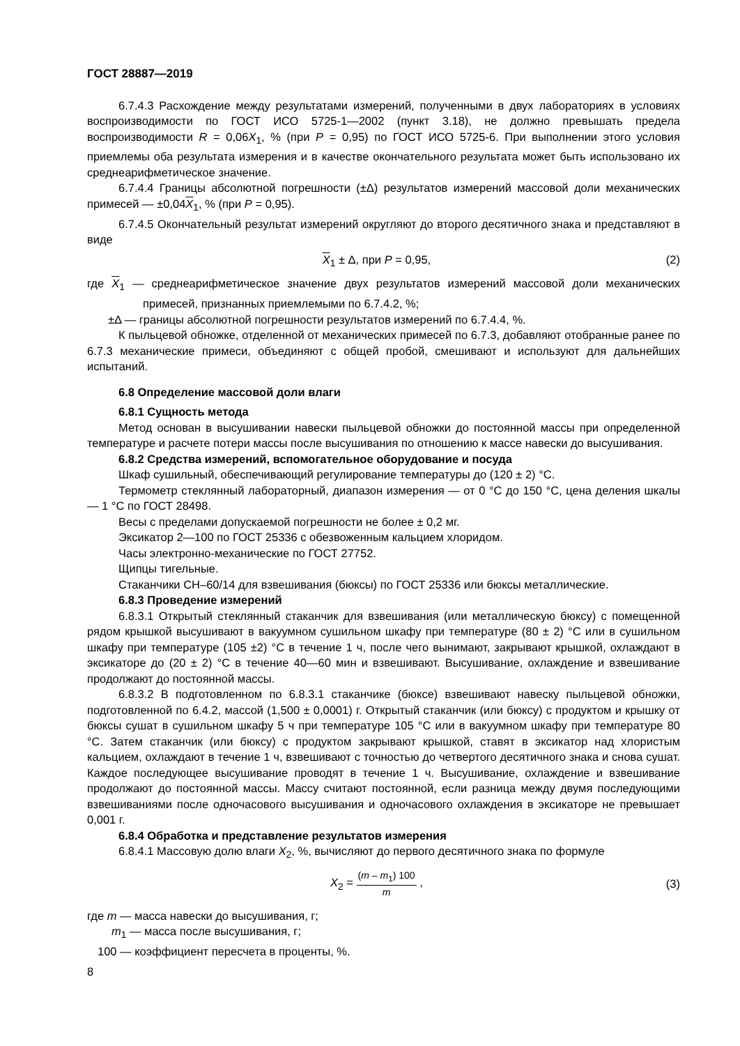ГОСТ 28887—2019
6.7.4.3 Расхождение между результатами измерений, полученными в двух лабораториях в условиях воспроизводимости по ГОСТ ИСО 5725-1—2002 (пункт 3.18), не должно превышать предела воспроизводимости R = 0,06X<sub>1</sub>, % (при P = 0,95) по ГОСТ ИСО 5725-6. При выполнении этого условия приемлемы оба результата измерения и в качестве окончательного результата может быть использовано их среднеарифметическое значение.
6.7.4.4 Границы абсолютной погрешности (±Δ) результатов измерений массовой доли механических примесей — ±0,04X<sub>1</sub>, % (при P = 0,95).
6.7.4.5 Окончательный результат измерений округляют до второго десятичного знака и представляют в виде
X<sub>1</sub> ± Δ, при P = 0,95, (2)
где X<sub>1</sub> — среднеарифметическое значение двух результатов измерений массовой доли механических примесей, признанных приемлемыми по 6.7.4.2, %;
±Δ — границы абсолютной погрешности результатов измерений по 6.7.4.4, %.
К пыльцевой обножке, отделенной от механических примесей по 6.7.3, добавляют отобранные ранее по 6.7.3 механические примеси, объединяют с общей пробой, смешивают и используют для дальнейших испытаний.
6.8 Определение массовой доли влаги
6.8.1 Сущность метода
Метод основан в высушивании навески пыльцевой обножки до постоянной массы при определенной температуре и расчете потери массы после высушивания по отношению к массе навески до высушивания.
6.8.2 Средства измерений, вспомогательное оборудование и посуда
Шкаф сушильный, обеспечивающий регулирование температуры до (120 ± 2) °С.
Термометр стеклянный лабораторный, диапазон измерения — от 0 °С до 150 °С, цена деления шкалы — 1 °С по ГОСТ 28498.
Весы с пределами допускаемой погрешности не более ± 0,2 мг.
Эксикатор 2—100 по ГОСТ 25336 с обезвоженным кальцием хлоридом.
Часы электронно-механические по ГОСТ 27752.
Щипцы тигельные.
Стаканчики СН–60/14 для взвешивания (бюксы) по ГОСТ 25336 или бюксы металлические.
6.8.3 Проведение измерений
6.8.3.1 Открытый стеклянный стаканчик для взвешивания (или металлическую бюксу) с помещенной рядом крышкой высушивают в вакуумном сушильном шкафу при температуре (80 ± 2) °С или в сушильном шкафу при температуре (105 ±2) °С в течение 1 ч, после чего вынимают, закрывают крышкой, охлаждают в эксикаторе до (20 ± 2) °С в течение 40—60 мин и взвешивают. Высушивание, охлаждение и взвешивание продолжают до постоянной массы.
6.8.3.2 В подготовленном по 6.8.3.1 стаканчике (бюксе) взвешивают навеску пыльцевой обножки, подготовленной по 6.4.2, массой (1,500 ± 0,0001) г. Открытый стаканчик (или бюксу) с продуктом и крышку от бюксы сушат в сушильном шкафу 5 ч при температуре 105 °С или в вакуумном шкафу при температуре 80 °С. Затем стаканчик (или бюксу) с продуктом закрывают крышкой, ставят в эксикатор над хлористым кальцием, охлаждают в течение 1 ч, взвешивают с точностью до четвертого десятичного знака и снова сушат. Каждое последующее высушивание проводят в течение 1 ч. Высушивание, охлаждение и взвешивание продолжают до постоянной массы. Массу считают постоянной, если разница между двумя последующими взвешиваниями после одночасового высушивания и одночасового охлаждения в эксикаторе не превышает 0,001 г.
6.8.4 Обработка и представление результатов измерения
6.8.4.1 Массовую долю влаги X<sub>2</sub>, %, вычисляют до первого десятичного знака по формуле
X<sub>2</sub> = (m – m<sub>1</sub>) 100 m , (3)
где m — масса навески до высушивания, г;
m<sub>1</sub> — масса после высушивания, г;
100 — коэффициент пересчета в проценты, %.
8